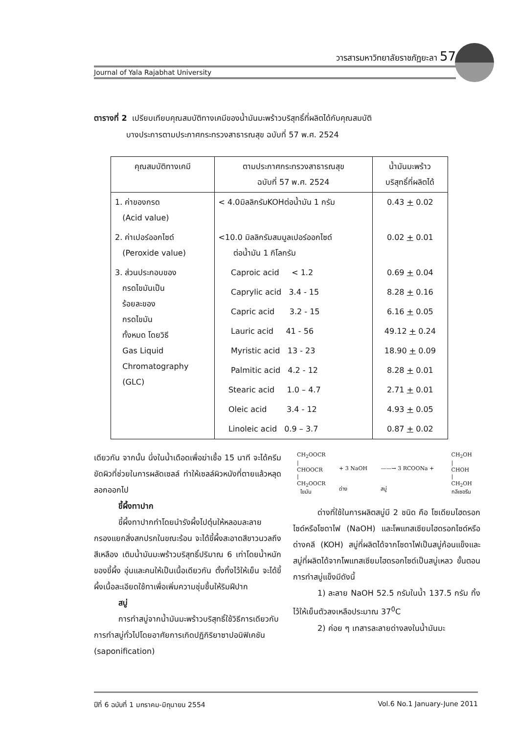วารสารมหาวิทยาลัยราชภัฏยะลา 57
Journal of Yala Rajabhat University
ตารางที่ 2 เปรียบเทียบคุณสมบัติทางเคมีของน้ำมันมะพร้าวบริสุทธิ์ที่ผลิตได้กับคุณสมบัติ
บางประการตามประกาศกระทรวงสาธารณสุข ฉบับที่ 57 พ.ศ. 2524
| คุณสมบัติทางเคมี | ตามประกาศกระทรวงสาธารณสุข ฉบับที่ 57 พ.ศ. 2524 | น้ำมันมะพร้าว บริสุทธิ์ที่ผลิตได้ |
| --- | --- | --- |
| 1. ค่าของกรด (Acid value) | < 4.0มิลลิกรัมKOHต่อน้ำมัน 1 กรัม | 0.43 + 0.02 |
| 2. ค่าเปอร์ออกไซด์ (Peroxide value) | <10.0 มิลลิกรัมสมมูลเปอร์ออกไซด์ ต่อน้ำมัน 1 กิโลกรัม | 0.02 + 0.01 |
| 3. ส่วนประกอบของ กรดไขมันเป็น ร้อยละของ กรดไขมัน ทั้งหมด โดยวิธี Gas Liquid Chromatography (GLC) | Caproic acid < 1.2 | 0.69 + 0.04 |
| | Caprylic acid 3.4 - 15 | 8.28 + 0.16 |
| | Capric acid 3.2 - 15 | 6.16 + 0.05 |
| | Lauric acid 41 - 56 | 49.12 + 0.24 |
| | Myristic acid 13 - 23 | 18.90 + 0.09 |
| | Palmitic acid 4.2 - 12 | 8.28 + 0.01 |
| | Stearic acid 1.0 – 4.7 | 2.71 + 0.01 |
| | Oleic acid 3.4 - 12 | 4.93 + 0.05 |
| | Linoleic acid 0.9 – 3.7 | 0.87 + 0.02 |
เดียวกัน จากนั้น นึ่งในน้ำเดือดเพื่อฆ่าเชื้อ 15 นาที จะได้ครีมขัดผิวที่ช่วยในการผลัดเซลล์ ทำให้เซลล์ผิวหนังที่ตายแล้วหลุดลอกออกไป
ขี้ผึ้งทาปาก
ขี้ผึ้งทาปากทำโดยนำรังผึ้งไปตุ๋นให้หลอมละลาย กรองแยกสิ่งสกปรกในขณะร้อน จะได้ขี้ผึ้งสะอาดสีขาวนวลถึงสีเหลือง เติมน้ำมันมะพร้าวบริสุทธิ์ปริมาณ 6 เท่าโดยน้ำหนักของขี้ผึ้ง อุ่นและคนให้เป็นเนื้อเดียวกัน ตั้งทิ้งไว้ให้เย็น จะได้ขี้ผึ้งเนื้อละเอียดใช้ทาเพื่อเพิ่มความชุ่มชื้นให้ริมฝีปาก
สบู่
การทำสบู่จากน้ำมันมะพร้าวบริสุทธิ์ใช้วิธีการเดียวกับการทำสบู่ทั่วไปโดยอาศัยการเกิดปฏิกิริยาซาปอนิฟิเคชัน (saponification)
| CH<sub>2</sub>OOCR / CHOOCR / CH<sub>2</sub>OOCR ไขมัน | + 3 NaOH ด่าง | ——→ 3 RCOONa + สบู่ | CH<sub>2</sub>OH / CHOH / CH<sub>2</sub>OH กลีเซอรีน |
ด่างที่ใช้ในการผลิตสบู่มี 2 ชนิด คือ โซเดียมไฮดรอกไซด์หรือโซดาไฟ (NaOH) และโพแทสเซียมไฮดรอกไซด์หรือด่างคลี (KOH) สบู่ที่ผลิตได้จากโซดาไฟเป็นสบู่ก้อนแข็งและสบู่ที่ผลิตได้จากโพแทสเซียมไฮดรอกไซด์เป็นสบู่เหลว ขั้นตอนการทำสบู่แข็งมีดังนี้
1) ละลาย NaOH 52.5 กรัมในน้ำ 137.5 กรัม ทิ้งไว้ให้เย็นตัวลงเหลือประมาณ 37<sup>0</sup>C
2) ค่อย ๆ เทสารละลายด่างลงในน้ำมันมะ
ปีที่ 6 ฉบับที่ 1 มกราคม-มิถุนายน 2554 Vol.6 No.1 January-June 2011